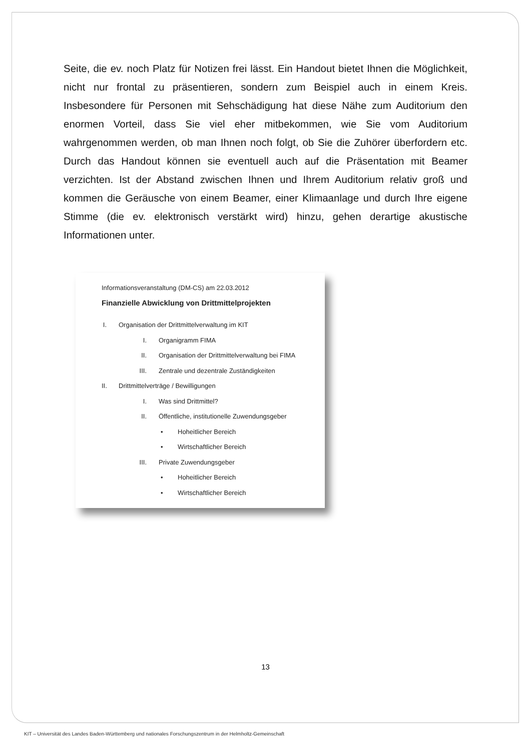Seite, die ev. noch Platz für Notizen frei lässt. Ein Handout bietet Ihnen die Möglichkeit, nicht nur frontal zu präsentieren, sondern zum Beispiel auch in einem Kreis. Insbesondere für Personen mit Sehschädigung hat diese Nähe zum Auditorium den enormen Vorteil, dass Sie viel eher mitbekommen, wie Sie vom Auditorium wahrgenommen werden, ob man Ihnen noch folgt, ob Sie die Zuhörer überfordern etc. Durch das Handout können sie eventuell auch auf die Präsentation mit Beamer verzichten. Ist der Abstand zwischen Ihnen und Ihrem Auditorium relativ groß und kommen die Geräusche von einem Beamer, einer Klimaanlage und durch Ihre eigene Stimme (die ev. elektronisch verstärkt wird) hinzu, gehen derartige akustische Informationen unter.
Informationsveranstaltung (DM-CS) am 22.03.2012
Finanzielle Abwicklung von Drittmittelprojekten
I. Organisation der Drittmittelverwaltung im KIT
I. Organigramm FIMA
II. Organisation der Drittmittelverwaltung bei FIMA
III. Zentrale und dezentrale Zuständigkeiten
II. Drittmittelverträge / Bewilligungen
I. Was sind Drittmittel?
II. Öffentliche, institutionelle Zuwendungsgeber
• Hoheitlicher Bereich
• Wirtschaftlicher Bereich
III. Private Zuwendungsgeber
• Hoheitlicher Bereich
• Wirtschaftlicher Bereich
13
KIT – Universität des Landes Baden-Württemberg und nationales Forschungszentrum in der Helmholtz-Gemeinschaft